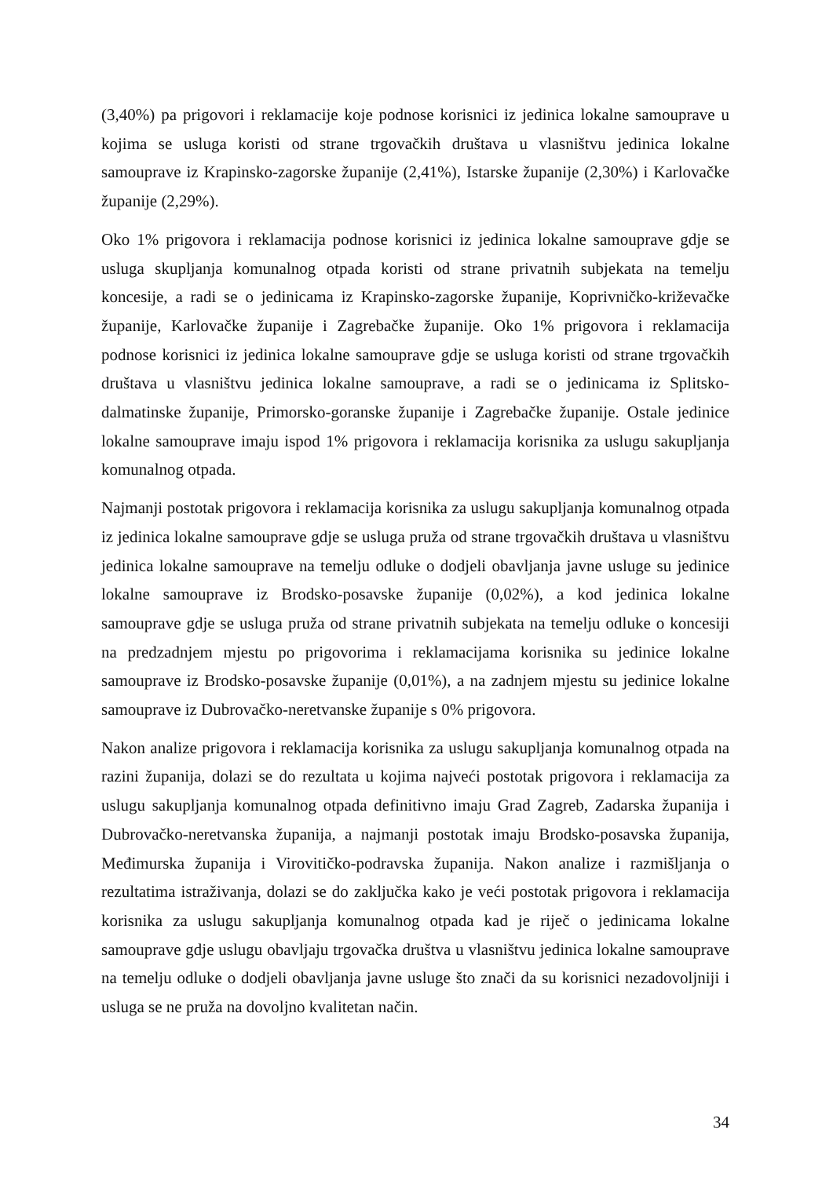(3,40%) pa prigovori i reklamacije koje podnose korisnici iz jedinica lokalne samouprave u kojima se usluga koristi od strane trgovačkih društava u vlasništvu jedinica lokalne samouprave iz Krapinsko-zagorske županije (2,41%), Istarske županije (2,30%) i Karlovačke županije (2,29%).
Oko 1% prigovora i reklamacija podnose korisnici iz jedinica lokalne samouprave gdje se usluga skupljanja komunalnog otpada koristi od strane privatnih subjekata na temelju koncesije, a radi se o jedinicama iz Krapinsko-zagorske županije, Koprivničko-križevačke županije, Karlovačke županije i Zagrebačke županije. Oko 1% prigovora i reklamacija podnose korisnici iz jedinica lokalne samouprave gdje se usluga koristi od strane trgovačkih društava u vlasništvu jedinica lokalne samouprave, a radi se o jedinicama iz Splitsko-dalmatinske županije, Primorsko-goranske županije i Zagrebačke županije. Ostale jedinice lokalne samouprave imaju ispod 1% prigovora i reklamacija korisnika za uslugu sakupljanja komunalnog otpada.
Najmanji postotak prigovora i reklamacija korisnika za uslugu sakupljanja komunalnog otpada iz jedinica lokalne samouprave gdje se usluga pruža od strane trgovačkih društava u vlasništvu jedinica lokalne samouprave na temelju odluke o dodjeli obavljanja javne usluge su jedinice lokalne samouprave iz Brodsko-posavske županije (0,02%), a kod jedinica lokalne samouprave gdje se usluga pruža od strane privatnih subjekata na temelju odluke o koncesiji na predzadnjem mjestu po prigovorima i reklamacijama korisnika su jedinice lokalne samouprave iz Brodsko-posavske županije (0,01%), a na zadnjem mjestu su jedinice lokalne samouprave iz Dubrovačko-neretvanske županije s 0% prigovora.
Nakon analize prigovora i reklamacija korisnika za uslugu sakupljanja komunalnog otpada na razini županija, dolazi se do rezultata u kojima najveći postotak prigovora i reklamacija za uslugu sakupljanja komunalnog otpada definitivno imaju Grad Zagreb, Zadarska županija i Dubrovačko-neretvanska županija, a najmanji postotak imaju Brodsko-posavska županija, Međimurska županija i Virovitičko-podravska županija. Nakon analize i razmišljanja o rezultatima istraživanja, dolazi se do zaključka kako je veći postotak prigovora i reklamacija korisnika za uslugu sakupljanja komunalnog otpada kad je riječ o jedinicama lokalne samouprave gdje uslugu obavljaju trgovačka društva u vlasništvu jedinica lokalne samouprave na temelju odluke o dodjeli obavljanja javne usluge što znači da su korisnici nezadovoljniji i usluga se ne pruža na dovoljno kvalitetan način.
34